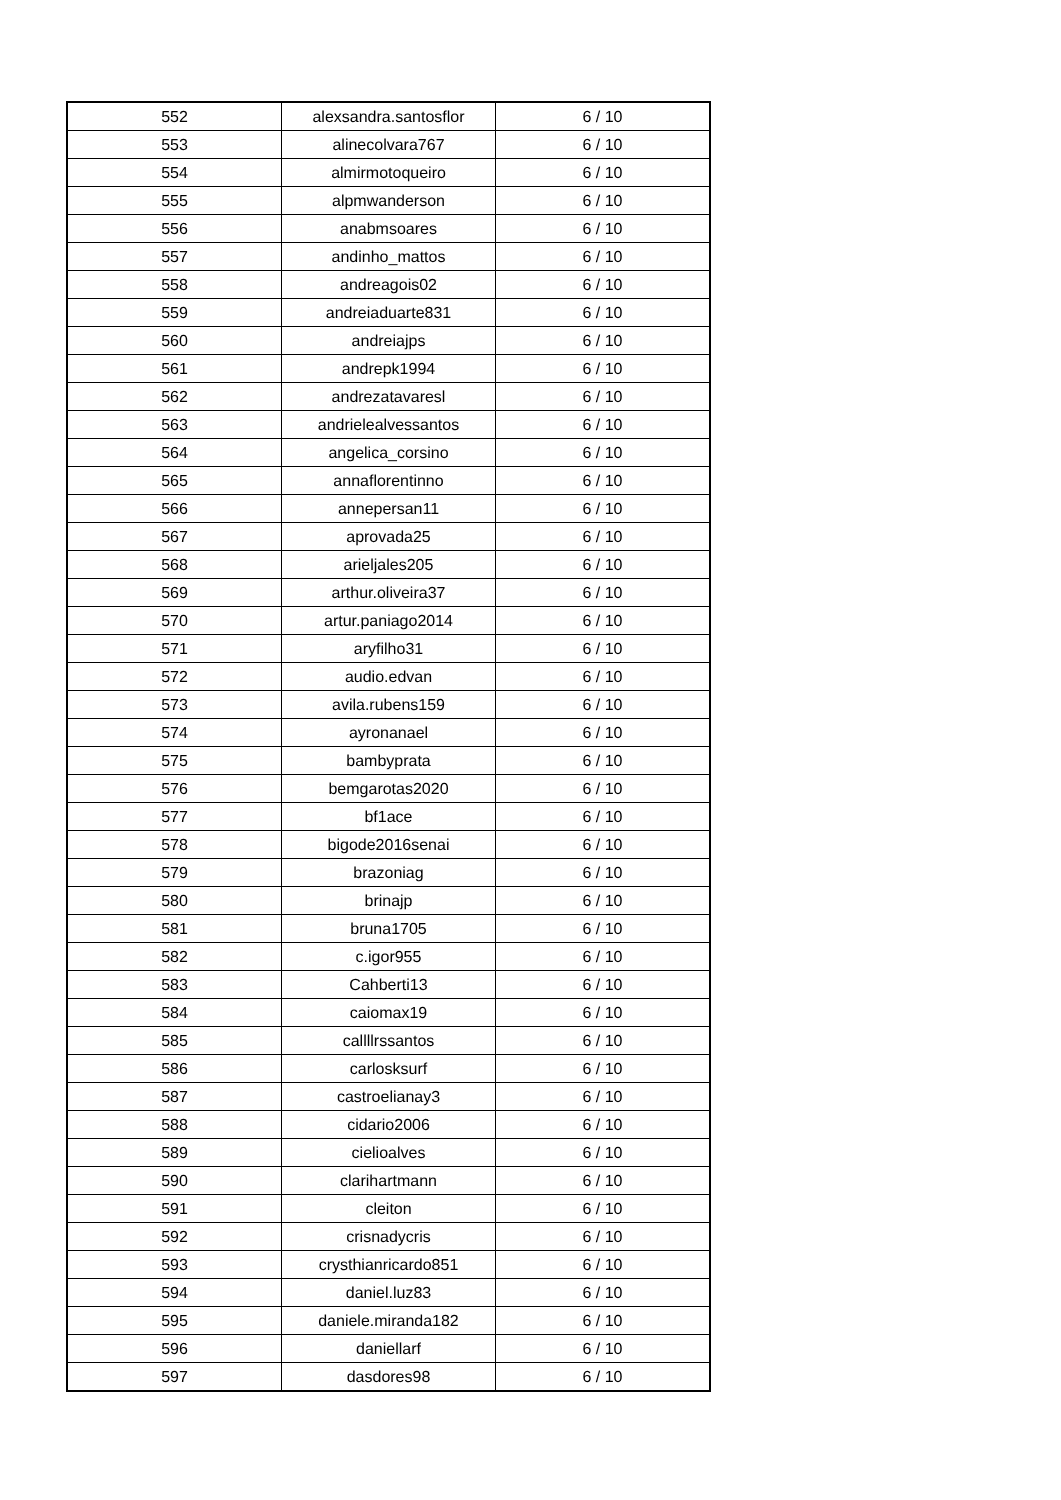| 552 | alexsandra.santosflor | 6 / 10 |
| 553 | alinecolvara767 | 6 / 10 |
| 554 | almirmotoqueiro | 6 / 10 |
| 555 | alpmwanderson | 6 / 10 |
| 556 | anabmsoares | 6 / 10 |
| 557 | andinho_mattos | 6 / 10 |
| 558 | andreagois02 | 6 / 10 |
| 559 | andreiaduarte831 | 6 / 10 |
| 560 | andreiajps | 6 / 10 |
| 561 | andrepk1994 | 6 / 10 |
| 562 | andrezatavaresl | 6 / 10 |
| 563 | andrielealvessantos | 6 / 10 |
| 564 | angelica_corsino | 6 / 10 |
| 565 | annaflorentinno | 6 / 10 |
| 566 | annepersan11 | 6 / 10 |
| 567 | aprovada25 | 6 / 10 |
| 568 | arieljales205 | 6 / 10 |
| 569 | arthur.oliveira37 | 6 / 10 |
| 570 | artur.paniago2014 | 6 / 10 |
| 571 | aryfilho31 | 6 / 10 |
| 572 | audio.edvan | 6 / 10 |
| 573 | avila.rubens159 | 6 / 10 |
| 574 | ayronanael | 6 / 10 |
| 575 | bambyprata | 6 / 10 |
| 576 | bemgarotas2020 | 6 / 10 |
| 577 | bf1ace | 6 / 10 |
| 578 | bigode2016senai | 6 / 10 |
| 579 | brazoniag | 6 / 10 |
| 580 | brinajp | 6 / 10 |
| 581 | bruna1705 | 6 / 10 |
| 582 | c.igor955 | 6 / 10 |
| 583 | Cahberti13 | 6 / 10 |
| 584 | caiomax19 | 6 / 10 |
| 585 | callllrssantos | 6 / 10 |
| 586 | carlosksurf | 6 / 10 |
| 587 | castroelianay3 | 6 / 10 |
| 588 | cidario2006 | 6 / 10 |
| 589 | cielioalves | 6 / 10 |
| 590 | clarihartmann | 6 / 10 |
| 591 | cleiton | 6 / 10 |
| 592 | crisnadycris | 6 / 10 |
| 593 | crysthianricardo851 | 6 / 10 |
| 594 | daniel.luz83 | 6 / 10 |
| 595 | daniele.miranda182 | 6 / 10 |
| 596 | daniellarf | 6 / 10 |
| 597 | dasdores98 | 6 / 10 |